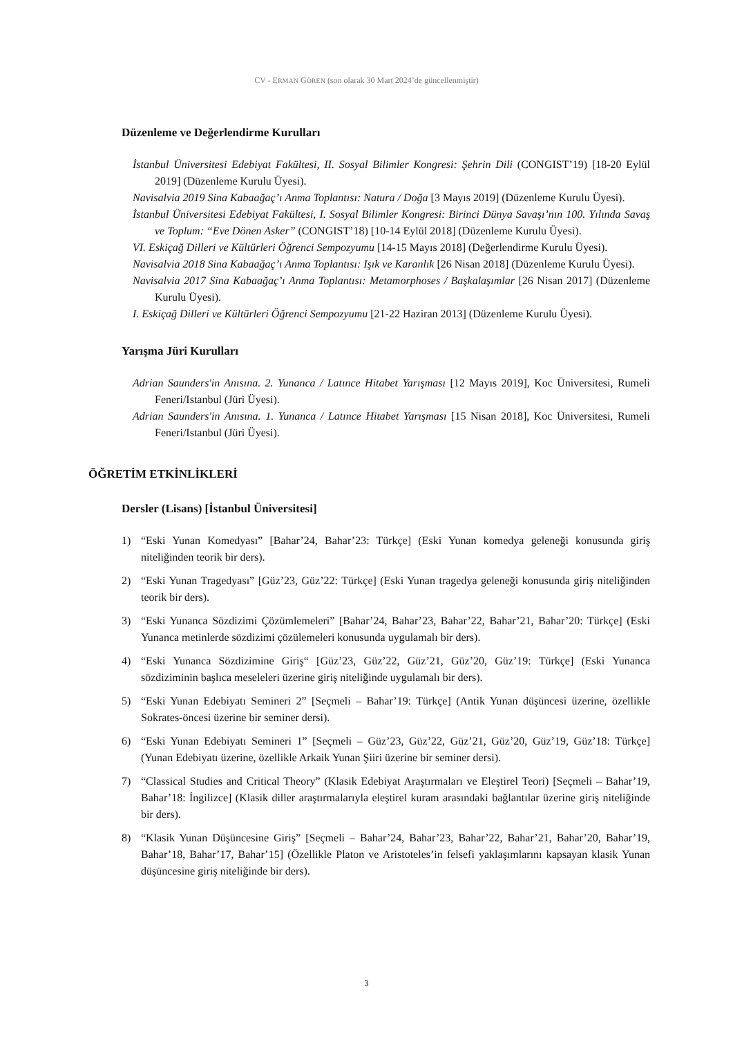CV - ERMAN GÖREN (son olarak 30 Mart 2024’de güncellenmiştir)
Düzenleme ve Değerlendirme Kurulları
İstanbul Üniversitesi Edebiyat Fakültesi, II. Sosyal Bilimler Kongresi: Şehrin Dili (CONGIST’19) [18-20 Eylül 2019] (Düzenleme Kurulu Üyesi).
Navisalvia 2019 Sina Kabaağaç’ı Anma Toplantısı: Natura / Doğa [3 Mayıs 2019] (Düzenleme Kurulu Üyesi).
İstanbul Üniversitesi Edebiyat Fakültesi, I. Sosyal Bilimler Kongresi: Birinci Dünya Savaşı’nın 100. Yılında Savaş ve Toplum: “Eve Dönen Asker” (CONGIST’18) [10-14 Eylül 2018] (Düzenleme Kurulu Üyesi).
VI. Eskiçağ Dilleri ve Kültürleri Öğrenci Sempozyumu [14-15 Mayıs 2018] (Değerlendirme Kurulu Üyesi).
Navisalvia 2018 Sina Kabaağaç’ı Anma Toplantısı: Işık ve Karanlık [26 Nisan 2018] (Düzenleme Kurulu Üyesi).
Navisalvia 2017 Sina Kabaağaç’ı Anma Toplantısı: Metamorphoses / Başkalaşımlar [26 Nisan 2017] (Düzenleme Kurulu Üyesi).
I. Eskiçağ Dilleri ve Kültürleri Öğrenci Sempozyumu [21-22 Haziran 2013] (Düzenleme Kurulu Üyesi).
Yarışma Jüri Kurulları
Adrian Saunders'in Anısına. 2. Yunanca / Latınce Hitabet Yarışması [12 Mayıs 2019], Koc Üniversitesi, Rumeli Feneri/Istanbul (Jüri Üyesi).
Adrian Saunders'in Anısına. 1. Yunanca / Latınce Hitabet Yarışması [15 Nisan 2018], Koc Üniversitesi, Rumeli Feneri/Istanbul (Jüri Üyesi).
ÖĞRETİM ETKİNLİKLERİ
Dersler (Lisans) [İstanbul Üniversitesi]
1) “Eski Yunan Komedyası” [Bahar’24, Bahar’23: Türkçe] (Eski Yunan komedya geleneği konusunda giriş niteliğinden teorik bir ders).
2) “Eski Yunan Tragedyası” [Güz’23, Güz’22: Türkçe] (Eski Yunan tragedya geleneği konusunda giriş niteliğinden teorik bir ders).
3) “Eski Yunanca Sözdizimi Çözümlemeleri” [Bahar’24, Bahar’23, Bahar’22, Bahar’21, Bahar’20: Türkçe] (Eski Yunanca metinlerde sözdizimi çözülemeleri konusunda uygulamalı bir ders).
4) “Eski Yunanca Sözdizimine Giriş“ [Güz’23, Güz’22, Güz’21, Güz’20, Güz’19: Türkçe] (Eski Yunanca sözdiziminin başlıca meseleleri üzerine giriş niteliğinde uygulamalı bir ders).
5) “Eski Yunan Edebiyatı Semineri 2” [Seçmeli – Bahar’19: Türkçe] (Antik Yunan düşüncesi üzerine, özellikle Sokrates-öncesi üzerine bir seminer dersi).
6) “Eski Yunan Edebiyatı Semineri 1” [Seçmeli – Güz’23, Güz’22, Güz’21, Güz’20, Güz’19, Güz’18: Türkçe] (Yunan Edebiyatı üzerine, özellikle Arkaik Yunan Şiiri üzerine bir seminer dersi).
7) “Classical Studies and Critical Theory” (Klasik Edebiyat Araştırmaları ve Eleştirel Teori) [Seçmeli – Bahar’19, Bahar’18: İngilizce] (Klasik diller araştırmalarıyla eleştirel kuram arasındaki bağlantılar üzerine giriş niteliğinde bir ders).
8) “Klasik Yunan Düşüncesine Giriş” [Seçmeli – Bahar’24, Bahar’23, Bahar’22, Bahar’21, Bahar’20, Bahar’19, Bahar’18, Bahar’17, Bahar’15] (Özellikle Platon ve Aristoteles’in felsefi yaklaşımlarını kapsayan klasik Yunan düşüncesine giriş niteliğinde bir ders).
3